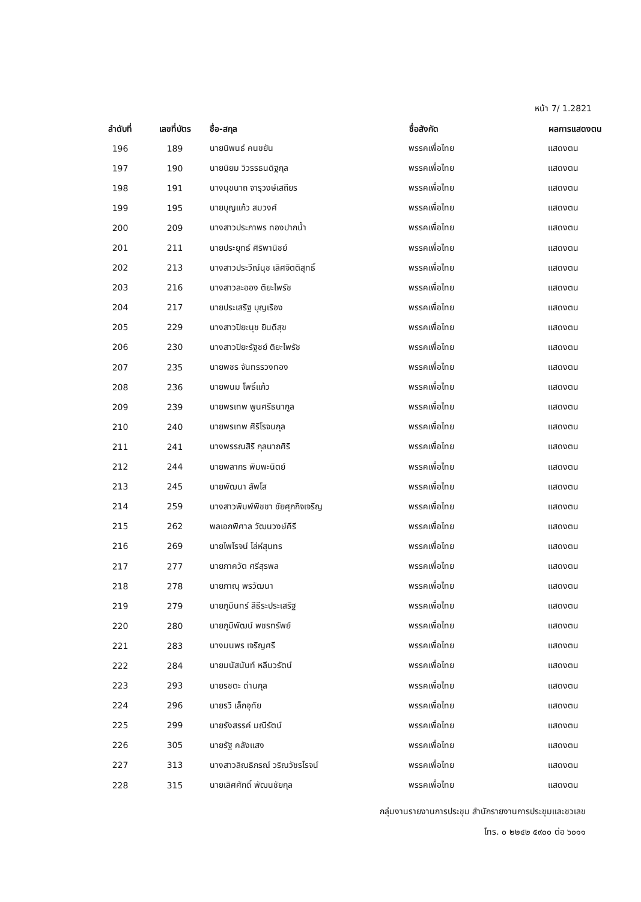หน้า 7/ 1.2821
| ลำดับที่ | เลขที่บัตร | ชื่อ-สกุล | ชื่อสังกัด | ผลการแสดงตน |
| --- | --- | --- | --- | --- |
| 196 | 189 | นายนิพนธ์ คนขยัน | พรรคเพื่อไทย | แสดงตน |
| 197 | 190 | นายนิยม วิวรรธนดิฐกุล | พรรคเพื่อไทย | แสดงตน |
| 198 | 191 | นางนุขนาถ จารุวงษ์เสถียร | พรรคเพื่อไทย | แสดงตน |
| 199 | 195 | นายบุญแก้ว สมวงศ์ | พรรคเพื่อไทย | แสดงตน |
| 200 | 209 | นางสาวประภาพร ทองปากน้ำ | พรรคเพื่อไทย | แสดงตน |
| 201 | 211 | นายประยุทธ์ ศิริพานิชย์ | พรรคเพื่อไทย | แสดงตน |
| 202 | 213 | นางสาวประวีณ์นุช เลิศจิตติสุทธิ์ | พรรคเพื่อไทย | แสดงตน |
| 203 | 216 | นางสาวละออง ติยะไพรัช | พรรคเพื่อไทย | แสดงตน |
| 204 | 217 | นายประเสริฐ บุญเรือง | พรรคเพื่อไทย | แสดงตน |
| 205 | 229 | นางสาวปิยะนุช ยินดีสุข | พรรคเพื่อไทย | แสดงตน |
| 206 | 230 | นางสาวปิยะรัฐชย์ ติยะไพรัช | พรรคเพื่อไทย | แสดงตน |
| 207 | 235 | นายพชร จันทรรวงทอง | พรรคเพื่อไทย | แสดงตน |
| 208 | 236 | นายพนม โพธิ์แก้ว | พรรคเพื่อไทย | แสดงตน |
| 209 | 239 | นายพรเทพ พูนศรีธนากูล | พรรคเพื่อไทย | แสดงตน |
| 210 | 240 | นายพรเทพ ศิริโรจนกุล | พรรคเพื่อไทย | แสดงตน |
| 211 | 241 | นางพรรณสิริ กุลนาถศิริ | พรรคเพื่อไทย | แสดงตน |
| 212 | 244 | นายพลากร พิมพะนิตย์ | พรรคเพื่อไทย | แสดงตน |
| 213 | 245 | นายพัฒนา สัพโส | พรรคเพื่อไทย | แสดงตน |
| 214 | 259 | นางสาวพิมพ์พิชชา ชัยศุภกิจเจริญ | พรรคเพื่อไทย | แสดงตน |
| 215 | 262 | พลเอกพิศาล วัฒนวงษ์คีรี | พรรคเพื่อไทย | แสดงตน |
| 216 | 269 | นายไพโรจน์ โล่ห์สุนทร | พรรคเพื่อไทย | แสดงตน |
| 217 | 277 | นายภาควัต ศรีสุรพล | พรรคเพื่อไทย | แสดงตน |
| 218 | 278 | นายภาณุ พรวัฒนา | พรรคเพื่อไทย | แสดงตน |
| 219 | 279 | นายภูมินทร์ ลีธีระประเสริฐ | พรรคเพื่อไทย | แสดงตน |
| 220 | 280 | นายภูมิพัฒน์ พชรทรัพย์ | พรรคเพื่อไทย | แสดงตน |
| 221 | 283 | นางมนพร เจริญศรี | พรรคเพื่อไทย | แสดงตน |
| 222 | 284 | นายมนัสนันท์ หลีนวรัตน์ | พรรคเพื่อไทย | แสดงตน |
| 223 | 293 | นายรชตะ ด่านกุล | พรรคเพื่อไทย | แสดงตน |
| 224 | 296 | นายรวี เล็กอุทัย | พรรคเพื่อไทย | แสดงตน |
| 225 | 299 | นายรังสรรค์ มณีรัตน์ | พรรคเพื่อไทย | แสดงตน |
| 226 | 305 | นายรัฐ คลังแสง | พรรคเพื่อไทย | แสดงตน |
| 227 | 313 | นางสาวลิณธิภรณ์ วริณวัชรโรจน์ | พรรคเพื่อไทย | แสดงตน |
| 228 | 315 | นายเลิศศักดิ์ พัฒนชัยกุล | พรรคเพื่อไทย | แสดงตน |
กลุ่มงานรายงานการประชุม สำนักรายงานการประชุมและชวเลข
โทร. ๐ ๒๒๔๒ ๕๙๐๐ ต่อ ๖๐๑๑